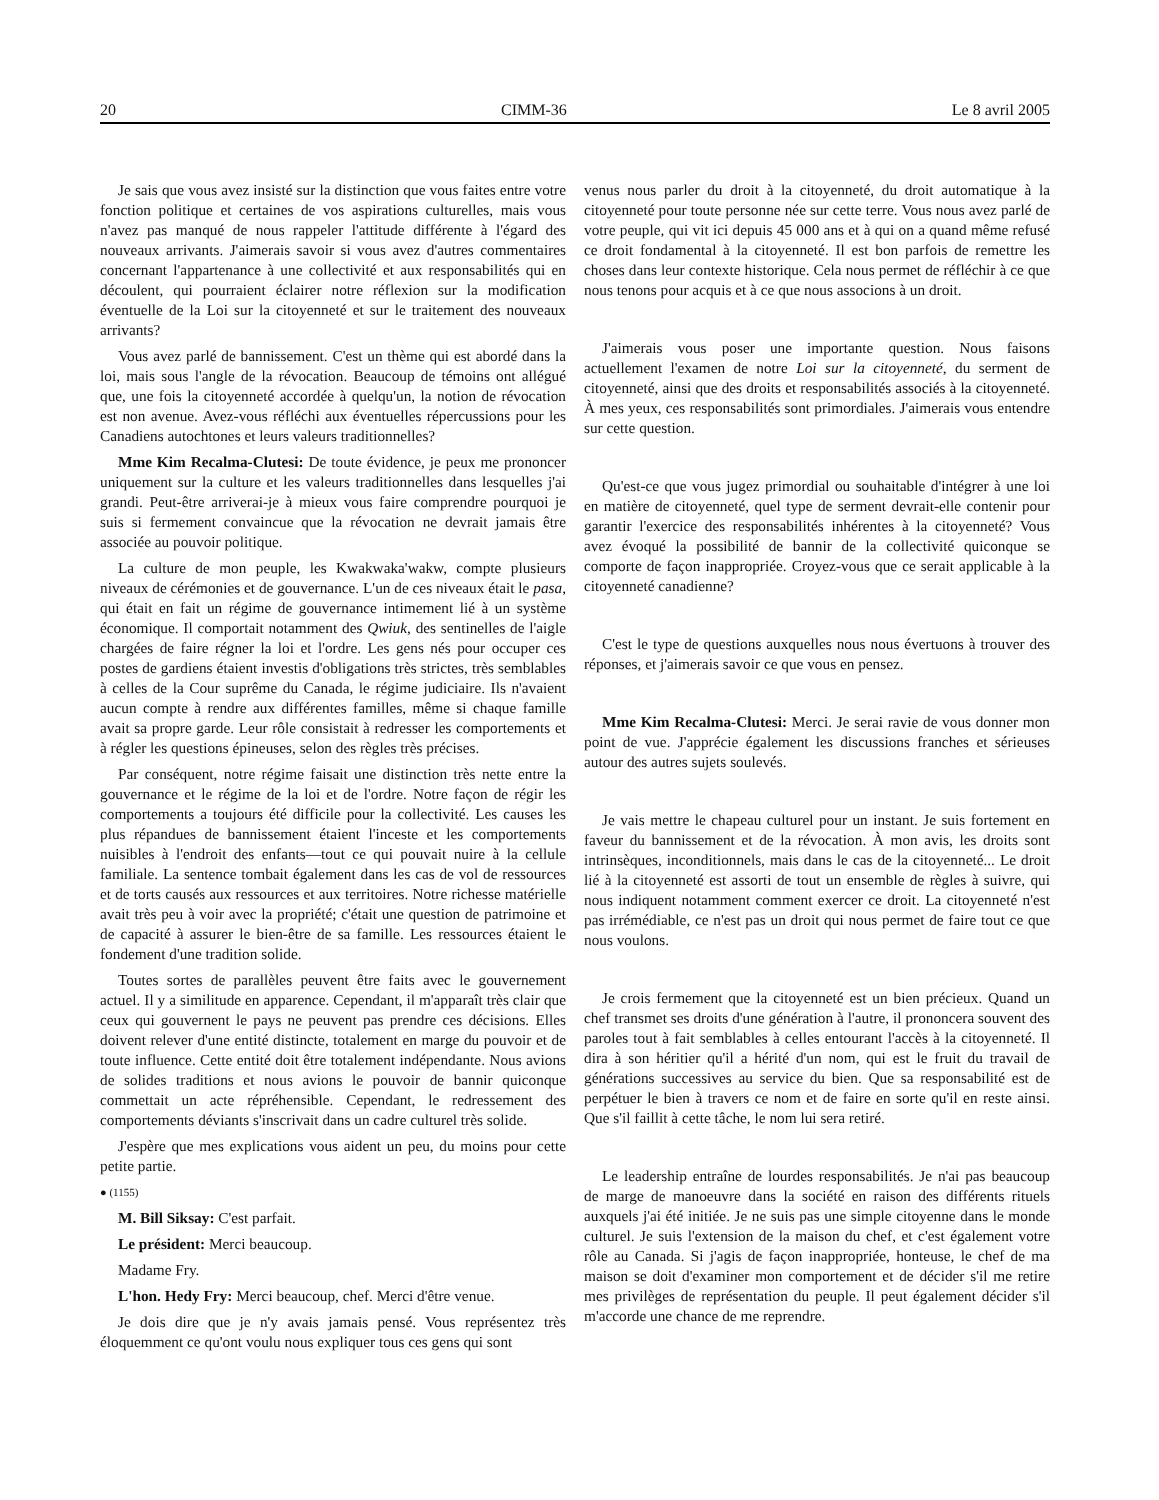20 CIMM-36 Le 8 avril 2005
Je sais que vous avez insisté sur la distinction que vous faites entre votre fonction politique et certaines de vos aspirations culturelles, mais vous n'avez pas manqué de nous rappeler l'attitude différente à l'égard des nouveaux arrivants. J'aimerais savoir si vous avez d'autres commentaires concernant l'appartenance à une collectivité et aux responsabilités qui en découlent, qui pourraient éclairer notre réflexion sur la modification éventuelle de la Loi sur la citoyenneté et sur le traitement des nouveaux arrivants?
Vous avez parlé de bannissement. C'est un thème qui est abordé dans la loi, mais sous l'angle de la révocation. Beaucoup de témoins ont allégué que, une fois la citoyenneté accordée à quelqu'un, la notion de révocation est non avenue. Avez-vous réfléchi aux éventuelles répercussions pour les Canadiens autochtones et leurs valeurs traditionnelles?
Mme Kim Recalma-Clutesi: De toute évidence, je peux me prononcer uniquement sur la culture et les valeurs traditionnelles dans lesquelles j'ai grandi. Peut-être arriverai-je à mieux vous faire comprendre pourquoi je suis si fermement convaincue que la révocation ne devrait jamais être associée au pouvoir politique.
La culture de mon peuple, les Kwakwaka'wakw, compte plusieurs niveaux de cérémonies et de gouvernance. L'un de ces niveaux était le pasa, qui était en fait un régime de gouvernance intimement lié à un système économique. Il comportait notamment des Qwiuk, des sentinelles de l'aigle chargées de faire régner la loi et l'ordre. Les gens nés pour occuper ces postes de gardiens étaient investis d'obligations très strictes, très semblables à celles de la Cour suprême du Canada, le régime judiciaire. Ils n'avaient aucun compte à rendre aux différentes familles, même si chaque famille avait sa propre garde. Leur rôle consistait à redresser les comportements et à régler les questions épineuses, selon des règles très précises.
Par conséquent, notre régime faisait une distinction très nette entre la gouvernance et le régime de la loi et de l'ordre. Notre façon de régir les comportements a toujours été difficile pour la collectivité. Les causes les plus répandues de bannissement étaient l'inceste et les comportements nuisibles à l'endroit des enfants—tout ce qui pouvait nuire à la cellule familiale. La sentence tombait également dans les cas de vol de ressources et de torts causés aux ressources et aux territoires. Notre richesse matérielle avait très peu à voir avec la propriété; c'était une question de patrimoine et de capacité à assurer le bien-être de sa famille. Les ressources étaient le fondement d'une tradition solide.
Toutes sortes de parallèles peuvent être faits avec le gouvernement actuel. Il y a similitude en apparence. Cependant, il m'apparaît très clair que ceux qui gouvernent le pays ne peuvent pas prendre ces décisions. Elles doivent relever d'une entité distincte, totalement en marge du pouvoir et de toute influence. Cette entité doit être totalement indépendante. Nous avions de solides traditions et nous avions le pouvoir de bannir quiconque commettait un acte répréhensible. Cependant, le redressement des comportements déviants s'inscrivait dans un cadre culturel très solide.
J'espère que mes explications vous aident un peu, du moins pour cette petite partie.
● (1155)
M. Bill Siksay: C'est parfait.
Le président: Merci beaucoup.
Madame Fry.
L'hon. Hedy Fry: Merci beaucoup, chef. Merci d'être venue.
Je dois dire que je n'y avais jamais pensé. Vous représentez très éloquemment ce qu'ont voulu nous expliquer tous ces gens qui sont
venus nous parler du droit à la citoyenneté, du droit automatique à la citoyenneté pour toute personne née sur cette terre. Vous nous avez parlé de votre peuple, qui vit ici depuis 45 000 ans et à qui on a quand même refusé ce droit fondamental à la citoyenneté. Il est bon parfois de remettre les choses dans leur contexte historique. Cela nous permet de réfléchir à ce que nous tenons pour acquis et à ce que nous associons à un droit.
J'aimerais vous poser une importante question. Nous faisons actuellement l'examen de notre Loi sur la citoyenneté, du serment de citoyenneté, ainsi que des droits et responsabilités associés à la citoyenneté. À mes yeux, ces responsabilités sont primordiales. J'aimerais vous entendre sur cette question.
Qu'est-ce que vous jugez primordial ou souhaitable d'intégrer à une loi en matière de citoyenneté, quel type de serment devrait-elle contenir pour garantir l'exercice des responsabilités inhérentes à la citoyenneté? Vous avez évoqué la possibilité de bannir de la collectivité quiconque se comporte de façon inappropriée. Croyez-vous que ce serait applicable à la citoyenneté canadienne?
C'est le type de questions auxquelles nous nous évertuons à trouver des réponses, et j'aimerais savoir ce que vous en pensez.
Mme Kim Recalma-Clutesi: Merci. Je serai ravie de vous donner mon point de vue. J'apprécie également les discussions franches et sérieuses autour des autres sujets soulevés.
Je vais mettre le chapeau culturel pour un instant. Je suis fortement en faveur du bannissement et de la révocation. À mon avis, les droits sont intrinsèques, inconditionnels, mais dans le cas de la citoyenneté... Le droit lié à la citoyenneté est assorti de tout un ensemble de règles à suivre, qui nous indiquent notamment comment exercer ce droit. La citoyenneté n'est pas irrémédiable, ce n'est pas un droit qui nous permet de faire tout ce que nous voulons.
Je crois fermement que la citoyenneté est un bien précieux. Quand un chef transmet ses droits d'une génération à l'autre, il prononcera souvent des paroles tout à fait semblables à celles entourant l'accès à la citoyenneté. Il dira à son héritier qu'il a hérité d'un nom, qui est le fruit du travail de générations successives au service du bien. Que sa responsabilité est de perpétuer le bien à travers ce nom et de faire en sorte qu'il en reste ainsi. Que s'il faillit à cette tâche, le nom lui sera retiré.
Le leadership entraîne de lourdes responsabilités. Je n'ai pas beaucoup de marge de manoeuvre dans la société en raison des différents rituels auxquels j'ai été initiée. Je ne suis pas une simple citoyenne dans le monde culturel. Je suis l'extension de la maison du chef, et c'est également votre rôle au Canada. Si j'agis de façon inappropriée, honteuse, le chef de ma maison se doit d'examiner mon comportement et de décider s'il me retire mes privilèges de représentation du peuple. Il peut également décider s'il m'accorde une chance de me reprendre.